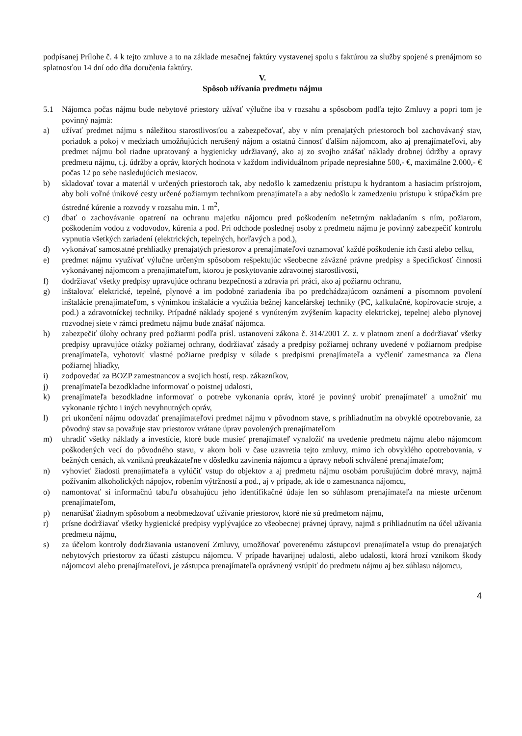podpísanej Prílohe č. 4 k tejto zmluve a to na základe mesačnej faktúry vystavenej spolu s faktúrou za služby spojené s prenájmom so splatnosťou 14 dní odo dňa doručenia faktúry.
V.
Spôsob užívania predmetu nájmu
5.1 Nájomca počas nájmu bude nebytové priestory užívať výlučne iba v rozsahu a spôsobom podľa tejto Zmluvy a popri tom je povinný najmä:
a) užívať predmet nájmu s náležitou starostlivosťou a zabezpečovať, aby v ním prenajatých priestoroch bol zachovávaný stav, poriadok a pokoj v medziach umožňujúcich nerušený nájom a ostatnú činnosť ďalším nájomcom, ako aj prenajímateľovi, aby predmet nájmu bol riadne upratovaný a hygienicky udržiavaný, ako aj zo svojho znášať náklady drobnej údržby a opravy predmetu nájmu, t.j. údržby a opráv, ktorých hodnota v každom individuálnom prípade nepresiahne 500,- €, maximálne 2.000,- € počas 12 po sebe nasledujúcich mesiacov.
b) skladovať tovar a materiál v určených priestoroch tak, aby nedošlo k zamedzeniu prístupu k hydrantom a hasiacim prístrojom, aby boli voľné únikové cesty určené požiarnym technikom prenajímateľa a aby nedošlo k zamedzeniu prístupu k stúpačkám pre ústredné kúrenie a rozvody v rozsahu min. 1 m<sup>2</sup>,
c) dbať o zachovávanie opatrení na ochranu majetku nájomcu pred poškodením nešetrným nakladaním s ním, požiarom, poškodením vodou z vodovodov, kúrenia a pod. Pri odchode poslednej osoby z predmetu nájmu je povinný zabezpečiť kontrolu vypnutia všetkých zariadení (elektrických, tepelných, horľavých a pod.),
d) vykonávať samostatné prehliadky prenajatých priestorov a prenajímateľovi oznamovať každé poškodenie ich časti alebo celku,
e) predmet nájmu využívať výlučne určeným spôsobom rešpektujúc všeobecne záväzné právne predpisy a špecifickosť činnosti vykonávanej nájomcom a prenajímateľom, ktorou je poskytovanie zdravotnej starostlivosti,
f) dodržiavať všetky predpisy upravujúce ochranu bezpečnosti a zdravia pri práci, ako aj požiarnu ochranu,
g) inštalovať elektrické, tepelné, plynové a im podobné zariadenia iba po predchádzajúcom oznámení a písomnom povolení inštalácie prenajímateľom, s výnimkou inštalácie a využitia bežnej kancelárskej techniky (PC, kalkulačné, kopírovacie stroje, a pod.) a zdravotníckej techniky. Prípadné náklady spojené s vynúteným zvýšením kapacity elektrickej, tepelnej alebo plynovej rozvodnej siete v rámci predmetu nájmu bude znášať nájomca.
h) zabezpečiť úlohy ochrany pred požiarmi podľa prísl. ustanovení zákona č. 314/2001 Z. z. v platnom znení a dodržiavať všetky predpisy upravujúce otázky požiarnej ochrany, dodržiavať zásady a predpisy požiarnej ochrany uvedené v požiarnom predpise prenajímateľa, vyhotoviť vlastné požiarne predpisy v súlade s predpismi prenajímateľa a vyčleniť zamestnanca za člena požiarnej hliadky,
i) zodpovedať za BOZP zamestnancov a svojich hostí, resp. zákazníkov,
j) prenajímateľa bezodkladne informovať o poistnej udalosti,
k) prenajímateľa bezodkladne informovať o potrebe vykonania opráv, ktoré je povinný urobiť prenajímateľ a umožniť mu vykonanie týchto i iných nevyhnutných opráv,
l) pri ukončení nájmu odovzdať prenajímateľovi predmet nájmu v pôvodnom stave, s prihliadnutím na obvyklé opotrebovanie, za pôvodný stav sa považuje stav priestorov vrátane úprav povolených prenajímateľom
m) uhradiť všetky náklady a investície, ktoré bude musieť prenajímateľ vynaložiť na uvedenie predmetu nájmu alebo nájomcom poškodených vecí do pôvodného stavu, v akom boli v čase uzavretia tejto zmluvy, mimo ich obvyklého opotrebovania, v bežných cenách, ak vzniknú preukázateľne v dôsledku zavinenia nájomcu a úpravy neboli schválené prenajímateľom;
n) vyhovieť žiadosti prenajímateľa a vylúčiť vstup do objektov a aj predmetu nájmu osobám porušujúcim dobré mravy, najmä požívaním alkoholických nápojov, robením výtržností a pod., aj v prípade, ak ide o zamestnanca nájomcu,
o) namontovať si informačnú tabuľu obsahujúcu jeho identifikačné údaje len so súhlasom prenajímateľa na mieste určenom prenajímateľom,
p) nenarúšať žiadnym spôsobom a neobmedzovať užívanie priestorov, ktoré nie sú predmetom nájmu,
r) prísne dodržiavať všetky hygienické predpisy vyplývajúce zo všeobecnej právnej úpravy, najmä s prihliadnutím na účel užívania predmetu nájmu,
s) za účelom kontroly dodržiavania ustanovení Zmluvy, umožňovať poverenému zástupcovi prenajímateľa vstup do prenajatých nebytových priestorov za účasti zástupcu nájomcu. V prípade havarijnej udalosti, alebo udalosti, ktorá hrozí vznikom škody nájomcovi alebo prenajímateľovi, je zástupca prenajímateľa oprávnený vstúpiť do predmetu nájmu aj bez súhlasu nájomcu,
4